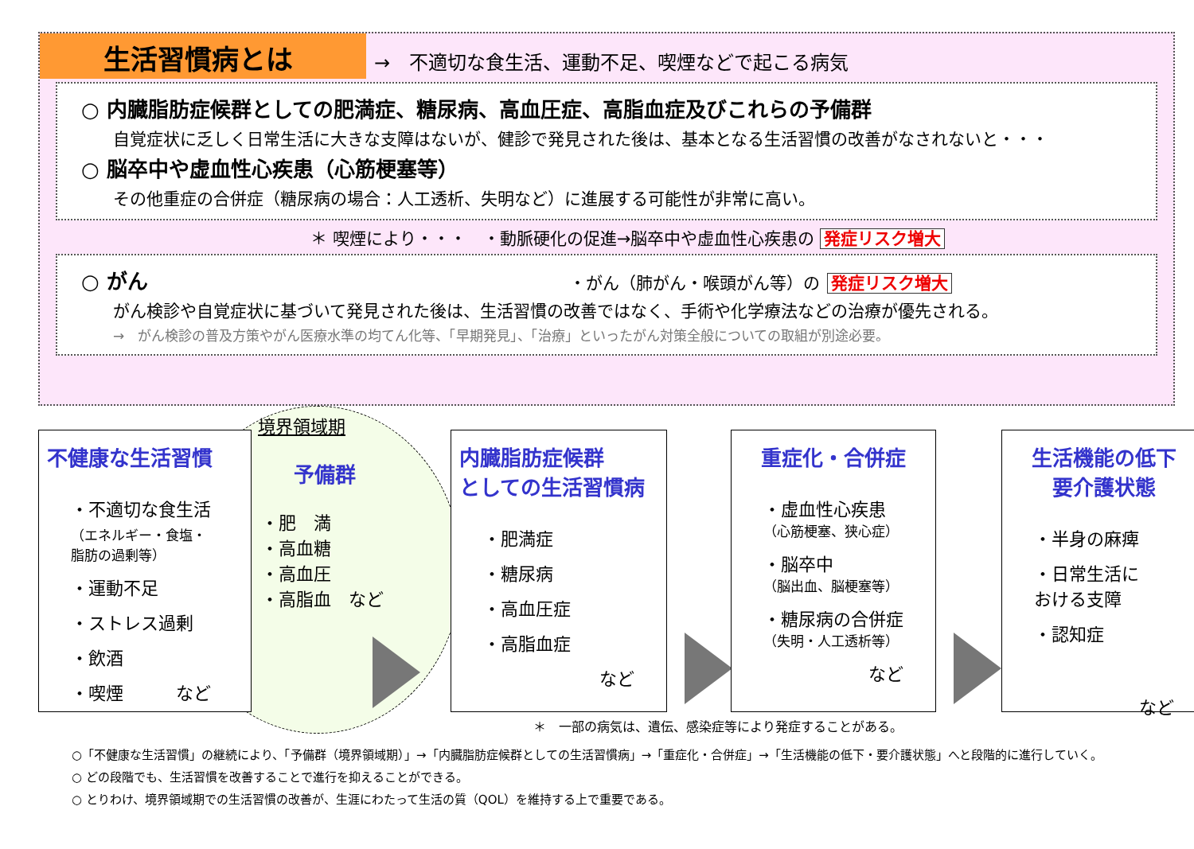生活習慣病とは →　不適切な食生活、運動不足、喫煙などで起こる病気
○ 内臓脂肪症候群としての肥満症、糖尿病、高血圧症、高脂血症及びこれらの予備群
自覚症状に乏しく日常生活に大きな支障はないが、健診で発見された後は、基本となる生活習慣の改善がなされないと・・・
○ 脳卒中や虚血性心疾患（心筋梗塞等）
その他重症の合併症（糖尿病の場合：人工透析、失明など）に進展する可能性が非常に高い。
＊ 喫煙により・・・　・動脈硬化の促進→脳卒中や虚血性心疾患の 発症リスク増大
○ がん ・がん（肺がん・喉頭がん等）の 発症リスク増大
がん検診や自覚症状に基づいて発見された後は、生活習慣の改善ではなく、手術や化学療法などの治療が優先される。
→　がん検診の普及方策やがん医療水準の均てん化等、「早期発見」、「治療」といったがん対策全般についての取組が別途必要。
境界領域期
不健康な生活習慣
・不適切な食生活
（エネルギー・食塩・脂肪の過剰等）
・運動不足
・ストレス過剰
・飲酒
・喫煙　　　など
予備群
・肥　満
・高血糖
・高血圧
・高脂血　など
内臓脂肪症候群
としての生活習慣病
・肥満症
・糖尿病
・高血圧症
・高脂血症
など
重症化・合併症
・虚血性心疾患
（心筋梗塞、狭心症）
・脳卒中
（脳出血、脳梗塞等）
・糖尿病の合併症
（失明・人工透析等）
など
生活機能の低下
要介護状態
・半身の麻痺
・日常生活に
おける支障
・認知症
など
＊　一部の病気は、遺伝、感染症等により発症することがある。
○「不健康な生活習慣」の継続により、「予備群（境界領域期）」→「内臓脂肪症候群としての生活習慣病」→「重症化・合併症」→「生活機能の低下・要介護状態」へと段階的に進行していく。
○ どの段階でも、生活習慣を改善することで進行を抑えることができる。
○ とりわけ、境界領域期での生活習慣の改善が、生涯にわたって生活の質（QOL）を維持する上で重要である。